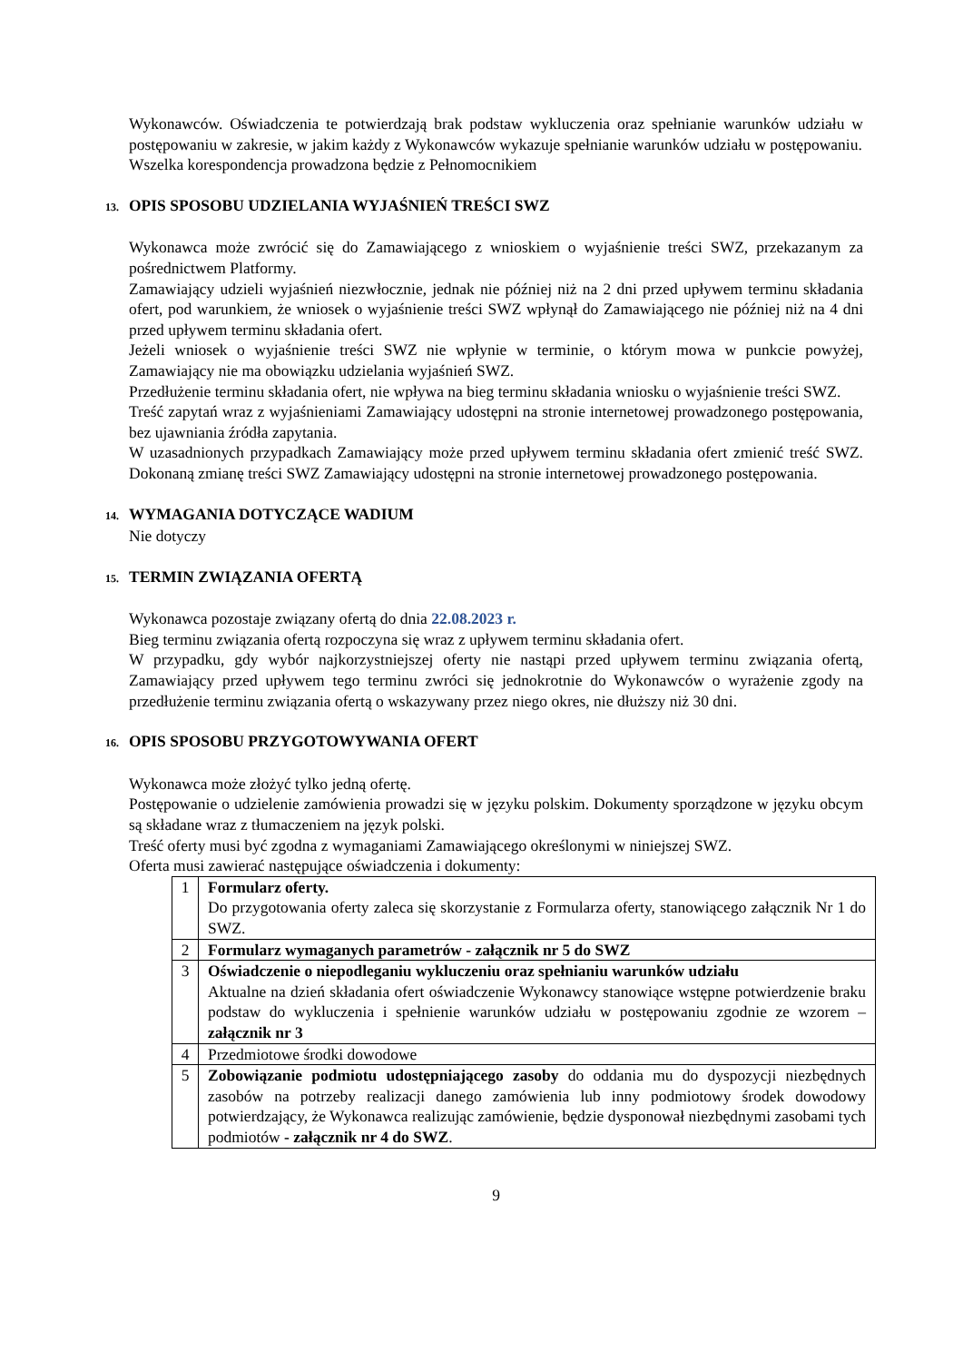Wykonawców. Oświadczenia te potwierdzają brak podstaw wykluczenia oraz spełnianie warunków udziału w postępowaniu w zakresie, w jakim każdy z Wykonawców wykazuje spełnianie warunków udziału w postępowaniu.
Wszelka korespondencja prowadzona będzie z Pełnomocnikiem
13. OPIS SPOSOBU UDZIELANIA WYJAŚNIEŃ TREŚCI SWZ
Wykonawca może zwrócić się do Zamawiającego z wnioskiem o wyjaśnienie treści SWZ, przekazanym za pośrednictwem Platformy.
Zamawiający udzieli wyjaśnień niezwłocznie, jednak nie później niż na 2 dni przed upływem terminu składania ofert, pod warunkiem, że wniosek o wyjaśnienie treści SWZ wpłynął do Zamawiającego nie później niż na 4 dni przed upływem terminu składania ofert.
Jeżeli wniosek o wyjaśnienie treści SWZ nie wpłynie w terminie, o którym mowa w punkcie powyżej, Zamawiający nie ma obowiązku udzielania wyjaśnień SWZ.
Przedłużenie terminu składania ofert, nie wpływa na bieg terminu składania wniosku o wyjaśnienie treści SWZ.
Treść zapytań wraz z wyjaśnieniami Zamawiający udostępni na stronie internetowej prowadzonego postępowania, bez ujawniania źródła zapytania.
W uzasadnionych przypadkach Zamawiający może przed upływem terminu składania ofert zmienić treść SWZ. Dokonaną zmianę treści SWZ Zamawiający udostępni na stronie internetowej prowadzonego postępowania.
14. WYMAGANIA DOTYCZĄCE WADIUM
Nie dotyczy
15. TERMIN ZWIĄZANIA OFERTĄ
Wykonawca pozostaje związany ofertą do dnia 22.08.2023 r.
Bieg terminu związania ofertą rozpoczyna się wraz z upływem terminu składania ofert.
W przypadku, gdy wybór najkorzystniejszej oferty nie nastąpi przed upływem terminu związania ofertą, Zamawiający przed upływem tego terminu zwróci się jednokrotnie do Wykonawców o wyrażenie zgody na przedłużenie terminu związania ofertą o wskazywany przez niego okres, nie dłuższy niż 30 dni.
16. OPIS SPOSOBU PRZYGOTOWYWANIA OFERT
Wykonawca może złożyć tylko jedną ofertę.
Postępowanie o udzielenie zamówienia prowadzi się w języku polskim. Dokumenty sporządzone w języku obcym są składane wraz z tłumaczeniem na język polski.
Treść oferty musi być zgodna z wymaganiami Zamawiającego określonymi w niniejszej SWZ.
Oferta musi zawierać następujące oświadczenia i dokumenty:
| 1 | Formularz oferty. Do przygotowania oferty zaleca się skorzystanie z Formularza oferty, stanowiącego załącznik Nr 1 do SWZ. |
| 2 | Formularz wymaganych parametrów - załącznik nr 5 do SWZ |
| 3 | Oświadczenie o niepodleganiu wykluczeniu oraz spełnianiu warunków udziału Aktualne na dzień składania ofert oświadczenie Wykonawcy stanowiące wstępne potwierdzenie braku podstaw do wykluczenia i spełnienie warunków udziału w postępowaniu zgodnie ze wzorem – załącznik nr 3 |
| 4 | Przedmiotowe środki dowodowe |
| 5 | Zobowiązanie podmiotu udostępniającego zasoby do oddania mu do dyspozycji niezbędnych zasobów na potrzeby realizacji danego zamówienia lub inny podmiotowy środek dowodowy potwierdzający, że Wykonawca realizując zamówienie, będzie dysponował niezbędnymi zasobami tych podmiotów - załącznik nr 4 do SWZ . |
9